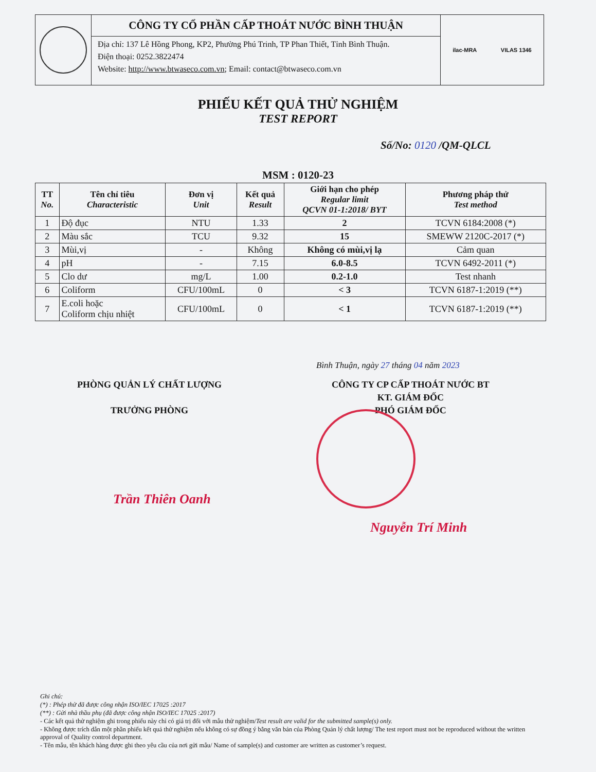CÔNG TY CỔ PHẦN CẤP THOÁT NƯỚC BÌNH THUẬN
Địa chỉ: 137 Lê Hồng Phong, KP2, Phường Phú Trinh, TP Phan Thiết, Tỉnh Bình Thuận.
Điện thoại: 0252.3822474
Website: http://www.btwaseco.com.vn; Email: contact@btwaseco.com.vn
ilac-MRA VILAS 1346
PHIẾU KẾT QUẢ THỬ NGHIỆM
TEST REPORT
Số/No: 0120 /QM-QLCL
MSM : 0120-23
| TT No. | Tên chỉ tiêu Characteristic | Đơn vị Unit | Kết quả Result | Giới hạn cho phép Regular limit QCVN 01-1:2018/ BYT | Phương pháp thử Test method |
| --- | --- | --- | --- | --- | --- |
| 1 | Độ đục | NTU | 1.33 | 2 | TCVN 6184:2008 (*) |
| 2 | Màu sắc | TCU | 9.32 | 15 | SMEWW 2120C-2017 (*) |
| 3 | Mùi,vị | - | Không | Không có mùi,vị lạ | Cảm quan |
| 4 | pH | - | 7.15 | 6.0-8.5 | TCVN 6492-2011 (*) |
| 5 | Clo dư | mg/L | 1.00 | 0.2-1.0 | Test nhanh |
| 6 | Coliform | CFU/100mL | 0 | < 3 | TCVN 6187-1:2019 (**) |
| 7 | E.coli hoặc Coliform chịu nhiệt | CFU/100mL | 0 | < 1 | TCVN 6187-1:2019 (**) |
Bình Thuận, ngày 27 tháng 04 năm 2023
PHÒNG QUẢN LÝ CHẤT LƯỢNG
TRƯỞNG PHÒNG
CÔNG TY CP CẤP THOÁT NƯỚC BT
KT. GIÁM ĐỐC
PHÓ GIÁM ĐỐC
Trần Thiên Oanh
Nguyễn Trí Minh
Ghi chú:
(*) : Phép thử đã được công nhận ISO/IEC 17025 :2017
(**) : Gửi nhà thầu phụ (đã được công nhận ISO/IEC 17025 :2017)
- Các kết quả thử nghiệm ghi trong phiếu này chỉ có giá trị đối với mẫu thử nghiệm/Test result are valid for the submitted sample(s) only.
- Không được trích dẫn một phần phiếu kết quả thử nghiệm nếu không có sự đồng ý bằng văn bản của Phòng Quản lý chất lượng/ The test report must not be reproduced without the written approval of Quality control department.
- Tên mẫu, tên khách hàng được ghi theo yêu cầu của nơi gửi mẫu/ Name of sample(s) and customer are written as customer’s request.